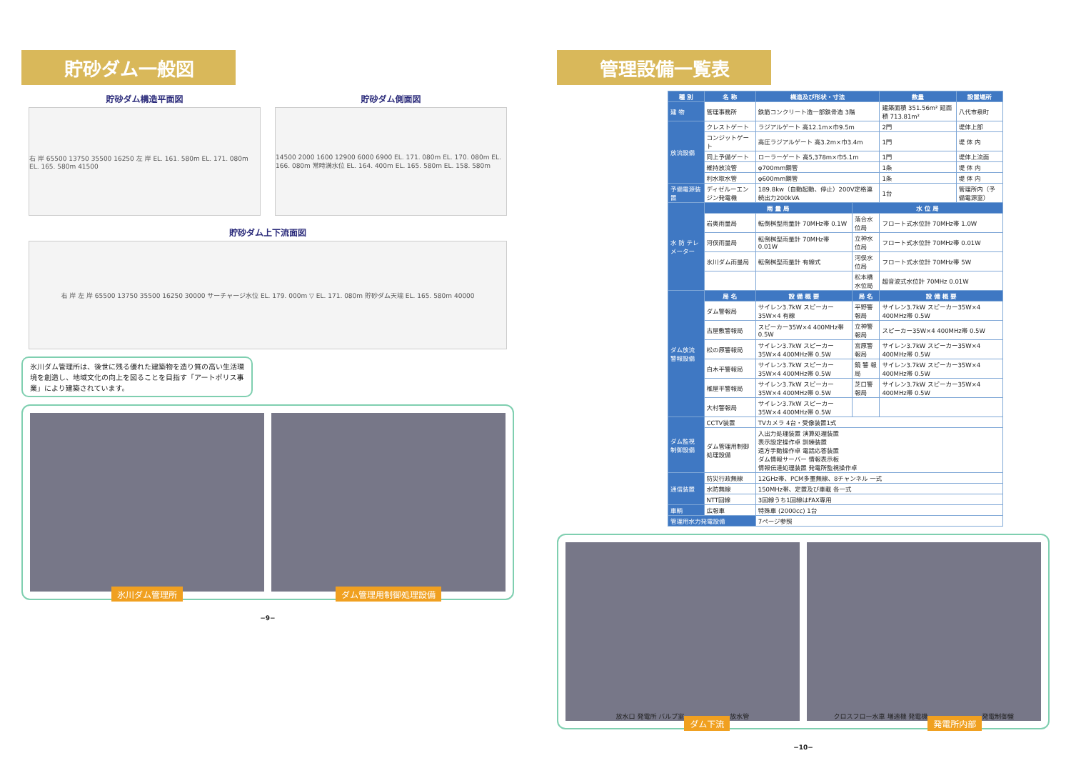貯砂ダム一般図
貯砂ダム構造平面図
右 岸 65500 13750 35500 16250 左 岸 EL. 161. 580m EL. 171. 080m EL. 165. 580m 41500
貯砂ダム側面図
14500 2000 1600 12900 6000 6900 EL. 171. 080m EL. 170. 080m EL. 166. 080m 常時満水位 EL. 164. 400m EL. 165. 580m EL. 158. 580m
貯砂ダム上下流面図
右 岸 左 岸 65500 13750 35500 16250 30000 サーチャージ水位 EL. 179. 000m ▽ EL. 171. 080m 貯砂ダム天端 EL. 165. 580m 40000
氷川ダム管理所は、後世に残る優れた建築物を造り質の高い生活環境を創造し、地域文化の向上を図ることを目指す「アートポリス事業」により建築されています。
氷川ダム管理所 ダム管理用制御処理設備
−9−
管理設備一覧表
| 種 別 | 名 称 | 構造及び形状・寸法 | | 数量 | 設置場所 |
| --- | --- | --- | --- | --- | --- |
| 建 物 | 管理事務所 | 鉄筋コンクリート造一部鉄骨造 3階 | | 建築面積 351.56m² 延面積 713.81m² | 八代市泉町 |
| 放流設備 | クレストゲート | ラジアルゲート 高12.1m×巾9.5m | | 2門 | 堤体上部 |
| | コンジットゲート | 高圧ラジアルゲート 高3.2m×巾3.4m | | 1門 | 堤 体 内 |
| | 同上予備ゲート | ローラーゲート 高5,378m×巾5.1m | | 1門 | 堤体上流面 |
| | 維持放流管 | φ700mm鋼管 | | 1条 | 堤 体 内 |
| | 利水取水管 | φ600mm鋼管 | | 1条 | 堤 体 内 |
| 予備電源装置 | ディゼルーエンジン発電機 | 189.8kw（自動起動、停止）200V定格連続出力200kVA | | 1台 | 管理所内（予備電源室） |
| 水 防 テレメーター | 雨 量 局 | | 水 位 局 | | |
| | 岩奥雨量局 | 転倒桝型雨量計 70MHz帯 0.1W | 落合水位局 | フロート式水位計 70MHz帯 1.0W | |
| | 河俣雨量局 | 転倒桝型雨量計 70MHz帯 0.01W | 立神水位局 | フロート式水位計 70MHz帯 0.01W | |
| | 氷川ダム雨量局 | 転倒桝型雨量計 有線式 | 河俣水位局 | フロート式水位計 70MHz帯 5W | |
| | | | 松本橋水位局 | 超音波式水位計 70MHz 0.01W | |
| ダム放流 警報設備 | 局 名 | 設 備 概 要 | 局 名 | 設 備 概 要 | |
| | ダム警報局 | サイレン3.7kW スピーカー35W×4 有線 | 平野警報局 | サイレン3.7kW スピーカー35W×4 400MHz帯 0.5W | |
| | 古屋敷警報局 | スピーカー35W×4 400MHz帯 0.5W | 立神警報局 | スピーカー35W×4 400MHz帯 0.5W | |
| | 松の原警報局 | サイレン3.7kW スピーカー35W×4 400MHz帯 0.5W | 宮原警報局 | サイレン3.7kW スピーカー35W×4 400MHz帯 0.5W | |
| | 白木平警報局 | サイレン3.7kW スピーカー35W×4 400MHz帯 0.5W | 鏡 警 報 局 | サイレン3.7kW スピーカー35W×4 400MHz帯 0.5W | |
| | 椎屋平警報局 | サイレン3.7kW スピーカー35W×4 400MHz帯 0.5W | 芝口警報局 | サイレン3.7kW スピーカー35W×4 400MHz帯 0.5W | |
| | 大村警報局 | サイレン3.7kW スピーカー35W×4 400MHz帯 0.5W | | | |
| ダム監視 制御設備 | CCTV装置 | TVカメラ 4台・受像装置1式 | | | |
| | ダム管理用制御処理設備 | 入出力処理装置 演算処理装置 表示設定操作卓 訓練装置 遠方手動操作卓 電話応答装置 ダム情報サーバー 情報表示板 情報伝達処理装置 発電所監視操作卓 | | | |
| 通信装置 | 防災行政無線 | 12GHz帯、PCM多重無線、8チャンネル 一式 | | | |
| | 水防無線 | 150MHz帯、定置及び車載 各一式 | | | |
| | NTT回線 | 3回線うち1回線はFAX専用 | | | |
| 車輌 | 広報車 | 特殊車 (2000cc) 1台 | | | |
| 管理用水力発電設備 | | 7ページ参照 | | | |
放水口 発電所 バルブ室 ダム下流 放水管
クロスフロー水車 増速機 発電機 発電所内部 発電制御盤
−10−